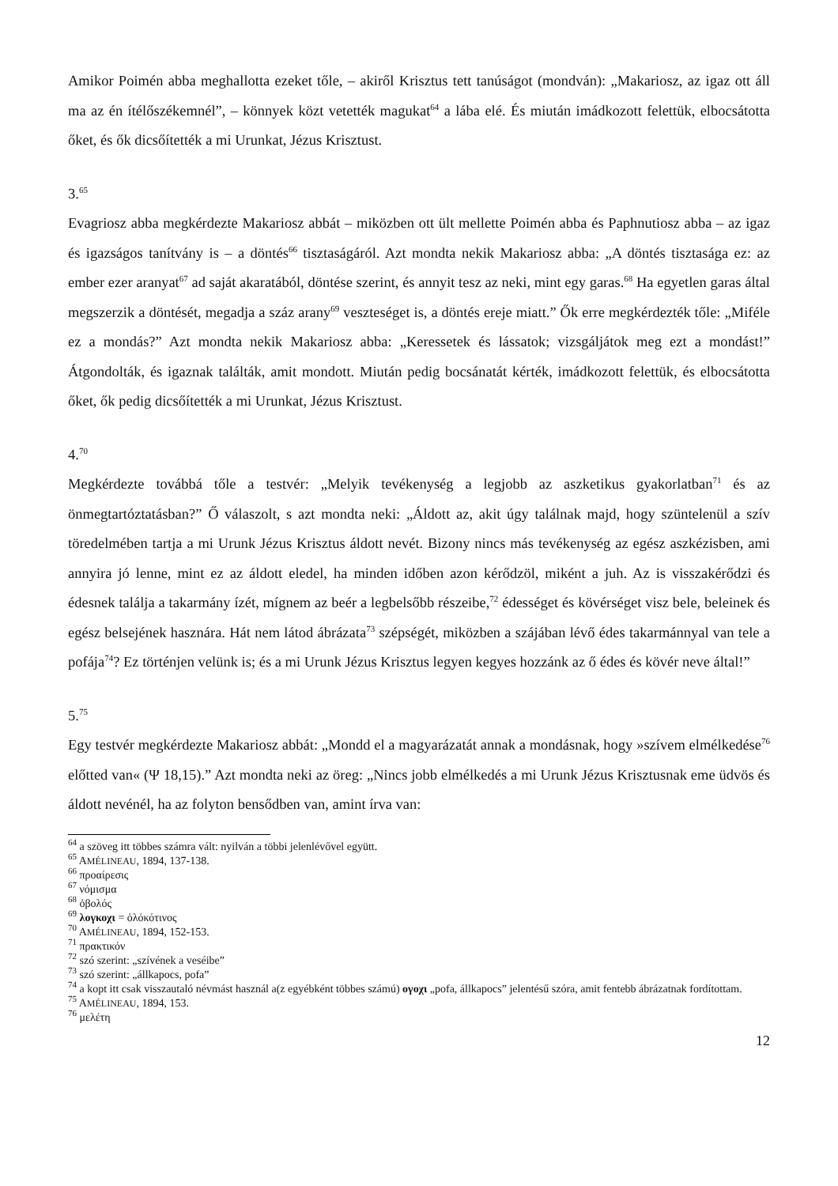Amikor Poimén abba meghallotta ezeket tőle, – akiről Krisztus tett tanúságot (mondván): „Makariosz, az igaz ott áll ma az én ítélőszékemnél”, – könnyek közt vetették magukat<sup>64</sup> a lába elé. És miután imádkozott felettük, elbocsátotta őket, és ők dicsőítették a mi Urunkat, Jézus Krisztust.
3.<sup>65</sup>
Evagriosz abba megkérdezte Makariosz abbát – miközben ott ült mellette Poimén abba és Paphnutiosz abba – az igaz és igazságos tanítvány is – a döntés<sup>66</sup> tisztaságáról. Azt mondta nekik Makariosz abba: „A döntés tisztasága ez: az ember ezer aranyat<sup>67</sup> ad saját akaratából, döntése szerint, és annyit tesz az neki, mint egy garas.<sup>68</sup> Ha egyetlen garas által megszerzik a döntését, megadja a száz arany<sup>69</sup> veszteséget is, a döntés ereje miatt.” Ők erre megkérdezték tőle: „Miféle ez a mondás?” Azt mondta nekik Makariosz abba: „Keressetek és lássatok; vizsgáljátok meg ezt a mondást!” Átgondolták, és igaznak találták, amit mondott. Miután pedig bocsánatát kérték, imádkozott felettük, és elbocsátotta őket, ők pedig dicsőítették a mi Urunkat, Jézus Krisztust.
4.<sup>70</sup>
Megkérdezte továbbá tőle a testvér: „Melyik tevékenység a legjobb az aszketikus gyakorlatban<sup>71</sup> és az önmegtartóztatásban?” Ő válaszolt, s azt mondta neki: „Áldott az, akit úgy találnak majd, hogy szüntelenül a szív töredelmében tartja a mi Urunk Jézus Krisztus áldott nevét. Bizony nincs más tevékenység az egész aszkézisben, ami annyira jó lenne, mint ez az áldott eledel, ha minden időben azon kérődzöl, miként a juh. Az is visszakérődzi és édesnek találja a takarmány ízét, mígnem az beér a legbelsőbb részeibe,<sup>72</sup> édességet és kövérséget visz bele, beleinek és egész belsejének hasznára. Hát nem látod ábrázata<sup>73</sup> szépségét, miközben a szájában lévő édes takarmánnyal van tele a pofája<sup>74</sup>? Ez történjen velünk is; és a mi Urunk Jézus Krisztus legyen kegyes hozzánk az ő édes és kövér neve által!”
5.<sup>75</sup>
Egy testvér megkérdezte Makariosz abbát: „Mondd el a magyarázatát annak a mondásnak, hogy »szívem elmélkedése<sup>76</sup> előtted van« (Ψ 18,15).” Azt mondta neki az öreg: „Nincs jobb elmélkedés a mi Urunk Jézus Krisztusnak eme üdvös és áldott nevénél, ha az folyton bensődben van, amint írva van:
<sup>64</sup> a szöveg itt többes számra vált: nyilván a többi jelenlévővel együtt.
<sup>65</sup> AMÉLINEAU, 1894, 137-138.
<sup>66</sup> προαίρεσις
<sup>67</sup> νόμισμα
<sup>68</sup> ὀβολός
<sup>69</sup> λογκοχι = ὁλόκότινος
<sup>70</sup> AMÉLINEAU, 1894, 152-153.
<sup>71</sup> πρακτικόν
<sup>72</sup> szó szerint: „szívének a veséibe”
<sup>73</sup> szó szerint: „állkapocs, pofa”
<sup>74</sup> a kopt itt csak visszautaló névmást használ a(z egyébként többes számú) ογοχι „pofa, állkapocs” jelentésű szóra, amit fentebb ábrázatnak fordítottam.
<sup>75</sup> AMÉLINEAU, 1894, 153.
<sup>76</sup> μελέτη
12